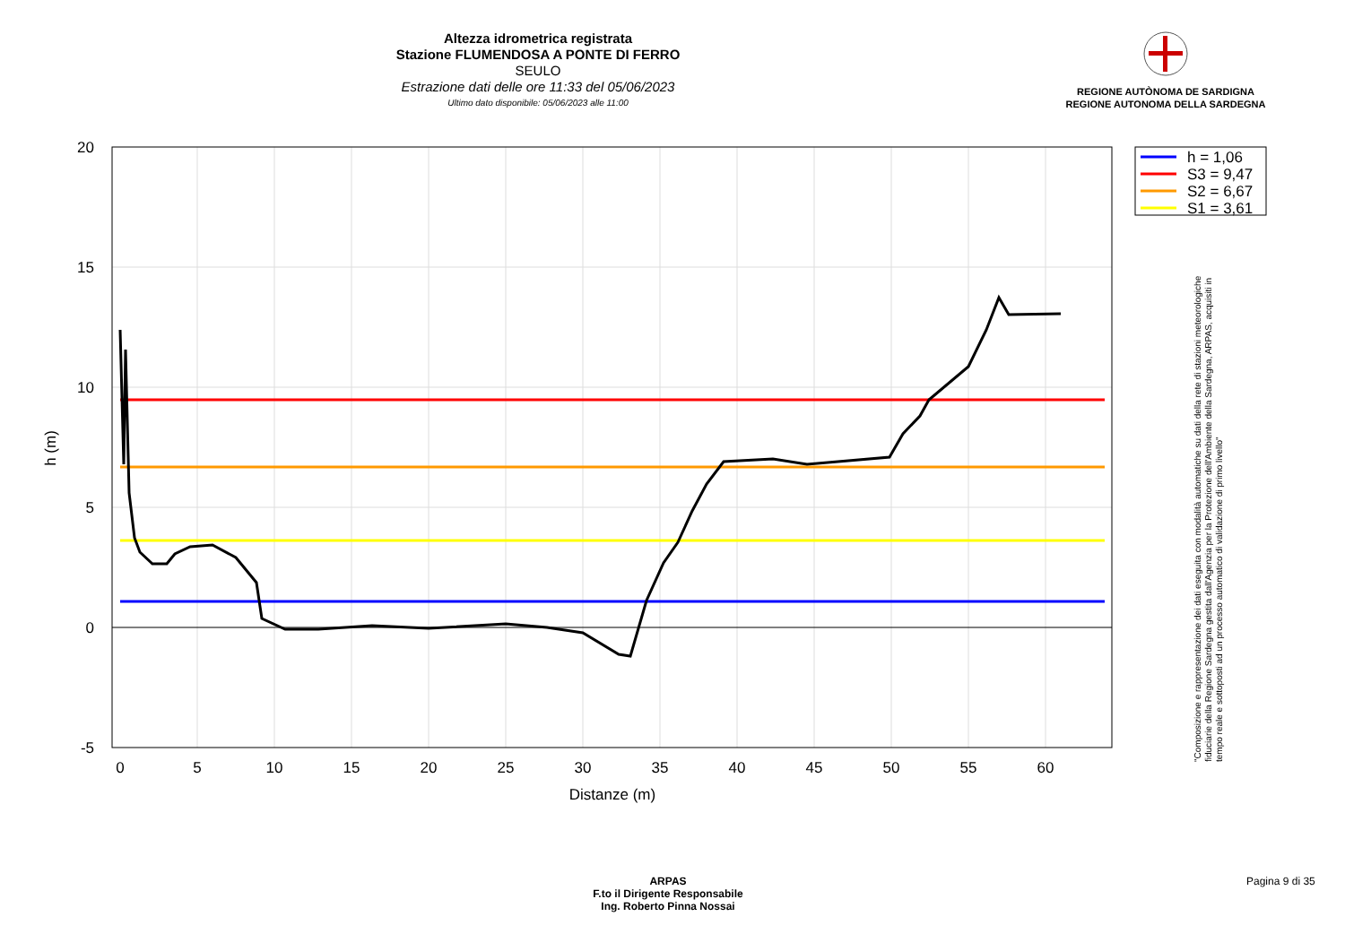Altezza idrometrica registrata
Stazione FLUMENDOSA A PONTE DI FERRO
SEULO
Estrazione dati delle ore 11:33 del 05/06/2023
Ultimo dato disponibile: 05/06/2023 alle 11:00
REGIONE AUTÒNOMA DE SARDIGNA
REGIONE AUTONOMA DELLA SARDEGNA
20
15
10
5
0
-5
0
5
10
15
20
25
30
35
40
45
50
55
60
Distanze (m)
h (m)
h = 1,06
S3 = 9,47
S2 = 6,67
S1 = 3,61
"Composizione e rappresentazione dei dati eseguita con modalità automatiche su dati della rete di stazioni meteorologiche fiduciarie della Regione Sardegna gestita dall'Agenzia per la Protezione dell'Ambiente della Sardegna, ARPAS, acquisiti in tempo reale e sottoposti ad un processo automatico di validazione di primo livello"
ARPAS
F.to il Dirigente Responsabile
Ing. Roberto Pinna Nossai
Pagina 9 di 35